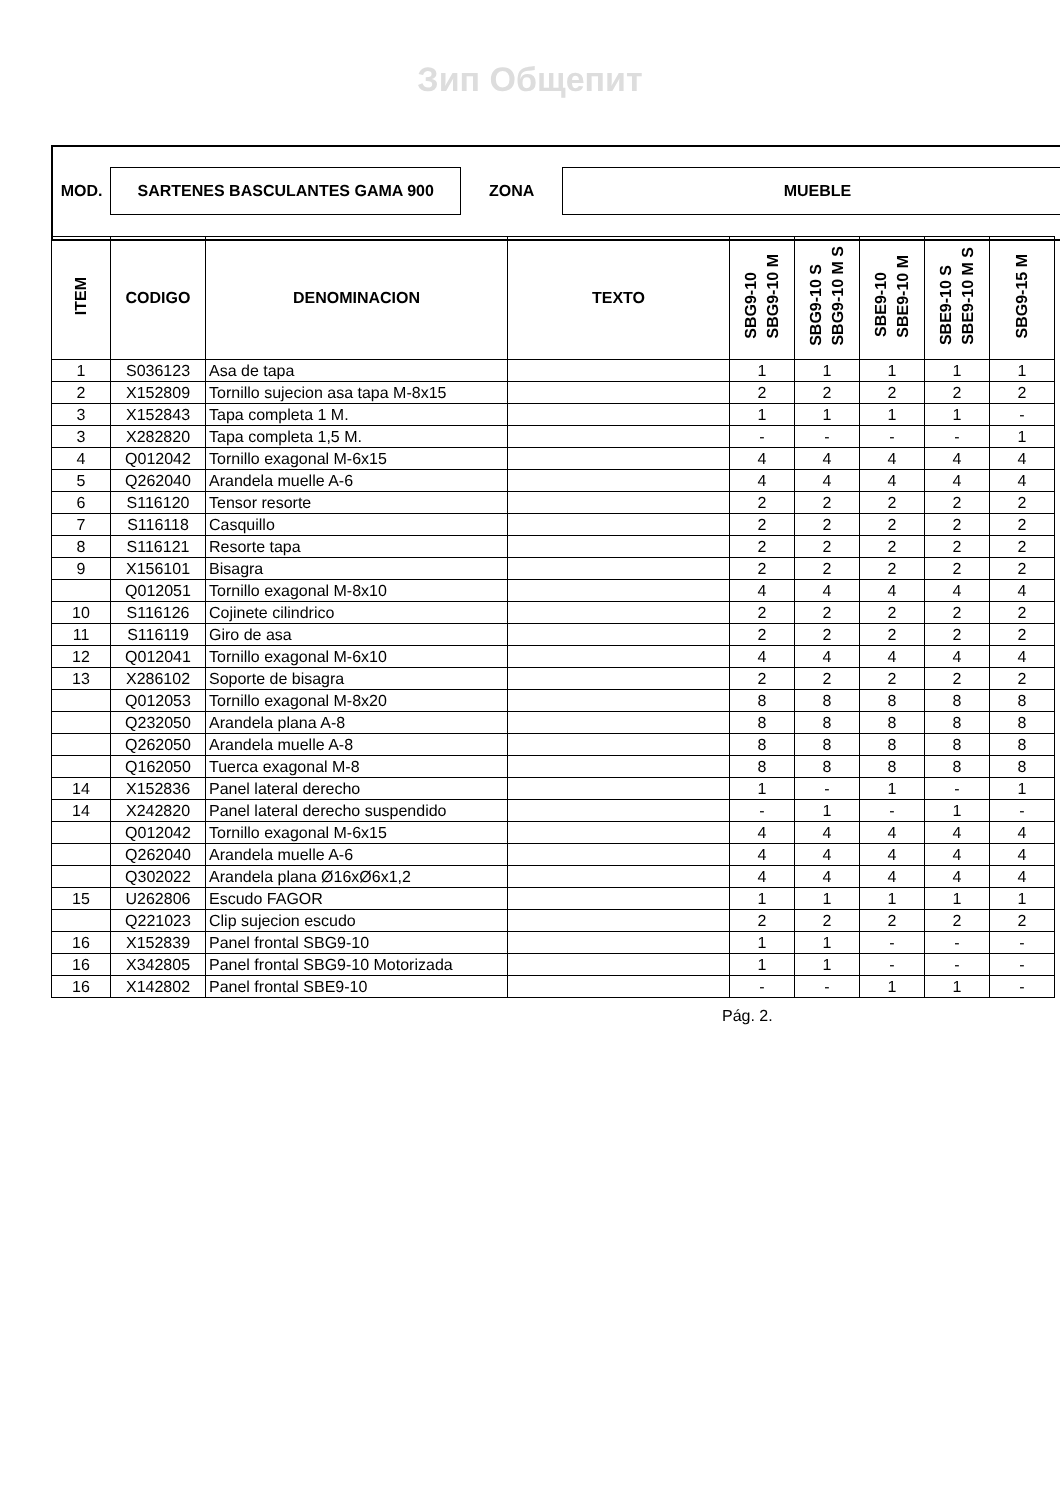Зип Общепит
| MOD. | SARTENES BASCULANTES GAMA 900 | ZONA | MUEBLE |
| ITEM | CODIGO | DENOMINACION | TEXTO | SBG9-10 SBG9-10 M | SBG9-10 S SBG9-10 M S | SBE9-10 SBE9-10 M | SBE9-10 S SBE9-10 M S | SBG9-15 M |
| --- | --- | --- | --- | --- | --- | --- | --- | --- |
| 1 | S036123 | Asa de tapa | | 1 | 1 | 1 | 1 | 1 |
| 2 | X152809 | Tornillo sujecion asa tapa M-8x15 | | 2 | 2 | 2 | 2 | 2 |
| 3 | X152843 | Tapa completa 1 M. | | 1 | 1 | 1 | 1 | - |
| 3 | X282820 | Tapa completa 1,5 M. | | - | - | - | - | 1 |
| 4 | Q012042 | Tornillo exagonal M-6x15 | | 4 | 4 | 4 | 4 | 4 |
| 5 | Q262040 | Arandela muelle A-6 | | 4 | 4 | 4 | 4 | 4 |
| 6 | S116120 | Tensor resorte | | 2 | 2 | 2 | 2 | 2 |
| 7 | S116118 | Casquillo | | 2 | 2 | 2 | 2 | 2 |
| 8 | S116121 | Resorte tapa | | 2 | 2 | 2 | 2 | 2 |
| 9 | X156101 | Bisagra | | 2 | 2 | 2 | 2 | 2 |
| | Q012051 | Tornillo exagonal M-8x10 | | 4 | 4 | 4 | 4 | 4 |
| 10 | S116126 | Cojinete cilindrico | | 2 | 2 | 2 | 2 | 2 |
| 11 | S116119 | Giro de asa | | 2 | 2 | 2 | 2 | 2 |
| 12 | Q012041 | Tornillo exagonal M-6x10 | | 4 | 4 | 4 | 4 | 4 |
| 13 | X286102 | Soporte de bisagra | | 2 | 2 | 2 | 2 | 2 |
| | Q012053 | Tornillo exagonal M-8x20 | | 8 | 8 | 8 | 8 | 8 |
| | Q232050 | Arandela plana A-8 | | 8 | 8 | 8 | 8 | 8 |
| | Q262050 | Arandela muelle A-8 | | 8 | 8 | 8 | 8 | 8 |
| | Q162050 | Tuerca exagonal M-8 | | 8 | 8 | 8 | 8 | 8 |
| 14 | X152836 | Panel lateral derecho | | 1 | - | 1 | - | 1 |
| 14 | X242820 | Panel lateral derecho suspendido | | - | 1 | - | 1 | - |
| | Q012042 | Tornillo exagonal M-6x15 | | 4 | 4 | 4 | 4 | 4 |
| | Q262040 | Arandela muelle A-6 | | 4 | 4 | 4 | 4 | 4 |
| | Q302022 | Arandela plana Ø16xØ6x1,2 | | 4 | 4 | 4 | 4 | 4 |
| 15 | U262806 | Escudo FAGOR | | 1 | 1 | 1 | 1 | 1 |
| | Q221023 | Clip sujecion escudo | | 2 | 2 | 2 | 2 | 2 |
| 16 | X152839 | Panel frontal SBG9-10 | | 1 | 1 | - | - | - |
| 16 | X342805 | Panel frontal SBG9-10 Motorizada | | 1 | 1 | - | - | - |
| 16 | X142802 | Panel frontal SBE9-10 | | - | - | 1 | 1 | - |
Pág. 2.